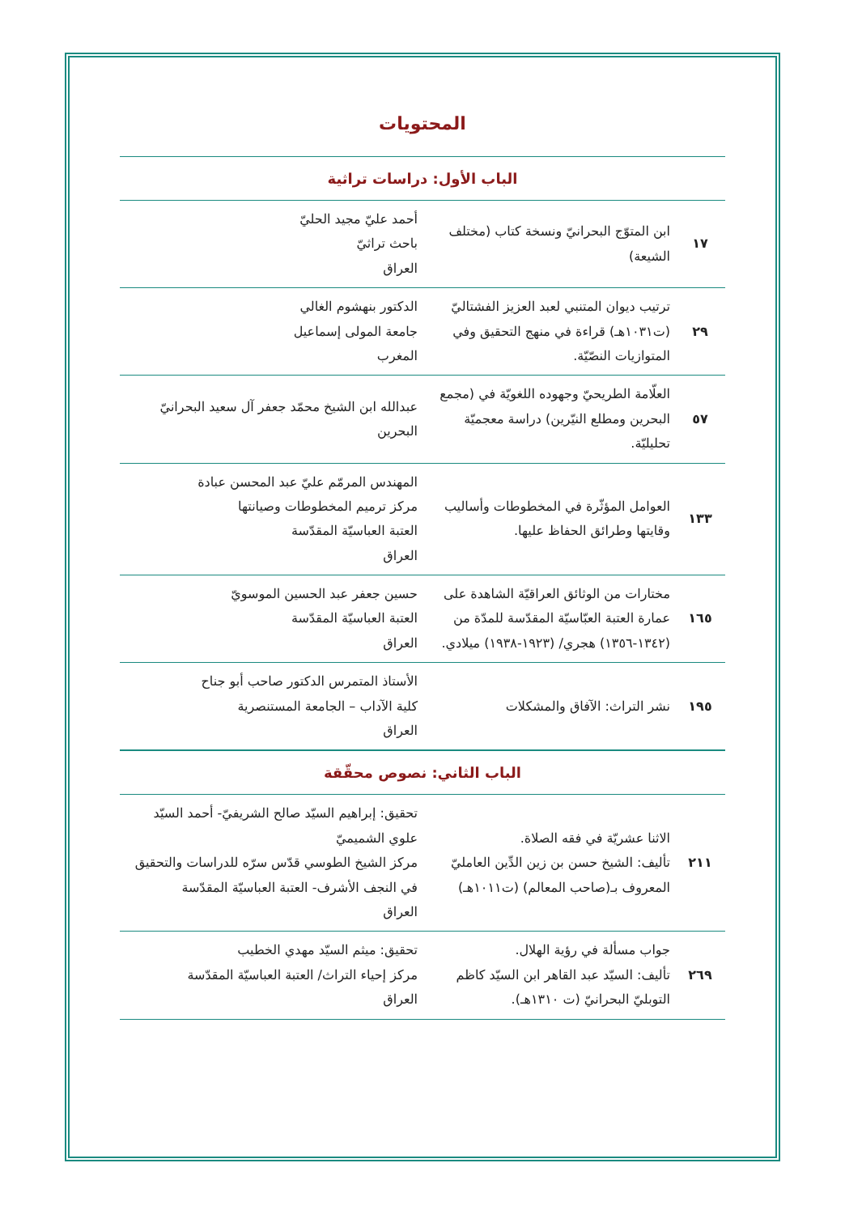المحتويات
الباب الأول: دراسات تراثية
| ١٧ | ابن المتوّج البحرانيّ ونسخة كتاب (مختلف الشيعة) | أحمد عليّ مجيد الحليّ باحث تراثيّ العراق |
| ٢٩ | ترتيب ديوان المتنبي لعبد العزيز الفشتاليّ (ت١٠٣١هـ) قراءة في منهج التحقيق وفي المتوازيات النصّيّة. | الدكتور بنهشوم الغالي جامعة المولى إسماعيل المغرب |
| ٥٧ | العلّامة الطريحيّ وجهوده اللغويّة في (مجمع البحرين ومطلع النيّرين) دراسة معجميّة تحليليّة. | عبدالله ابن الشيخ محمّد جعفر آل سعيد البحرانيّ البحرين |
| ١٣٣ | العوامل المؤثّرة في المخطوطات وأساليب وقايتها وطرائق الحفاظ عليها. | المهندس المرمّم عليّ عبد المحسن عبادة مركز ترميم المخطوطات وصيانتها العتبة العباسيّة المقدّسة العراق |
| ١٦٥ | مختارات من الوثائق العراقيّة الشاهدة على عمارة العتبة العبّاسيّة المقدّسة للمدّة من (١٣٤٢-١٣٥٦) هجري/ (١٩٢٣-١٩٣٨) ميلادي. | حسين جعفر عبد الحسين الموسويّ العتبة العباسيّة المقدّسة العراق |
| ١٩٥ | نشر التراث: الآفاق والمشكلات | الأستاذ المتمرس الدكتور صاحب أبو جناح كلية الآداب – الجامعة المستنصرية العراق |
الباب الثاني: نصوص محقّقة
| ٢١١ | الاثنا عشريّة في فقه الصلاة. تأليف: الشيخ حسن بن زين الدِّين العامليّ المعروف بـ(صاحب المعالم) (ت١٠١١هـ) | تحقيق: إبراهيم السيّد صالح الشريفيّ- أحمد السيّد علوي الشميميّ مركز الشيخ الطوسي قدّس سرّه للدراسات والتحقيق في النجف الأشرف- العتبة العباسيّة المقدّسة العراق |
| ٢٦٩ | جواب مسألة في رؤية الهلال. تأليف: السيّد عبد القاهر ابن السيّد كاظم التوبليّ البحرانيّ (ت ١٣١٠هـ). | تحقيق: ميثم السيّد مهدي الخطيب مركز إحياء التراث/ العتبة العباسيّة المقدّسة العراق |